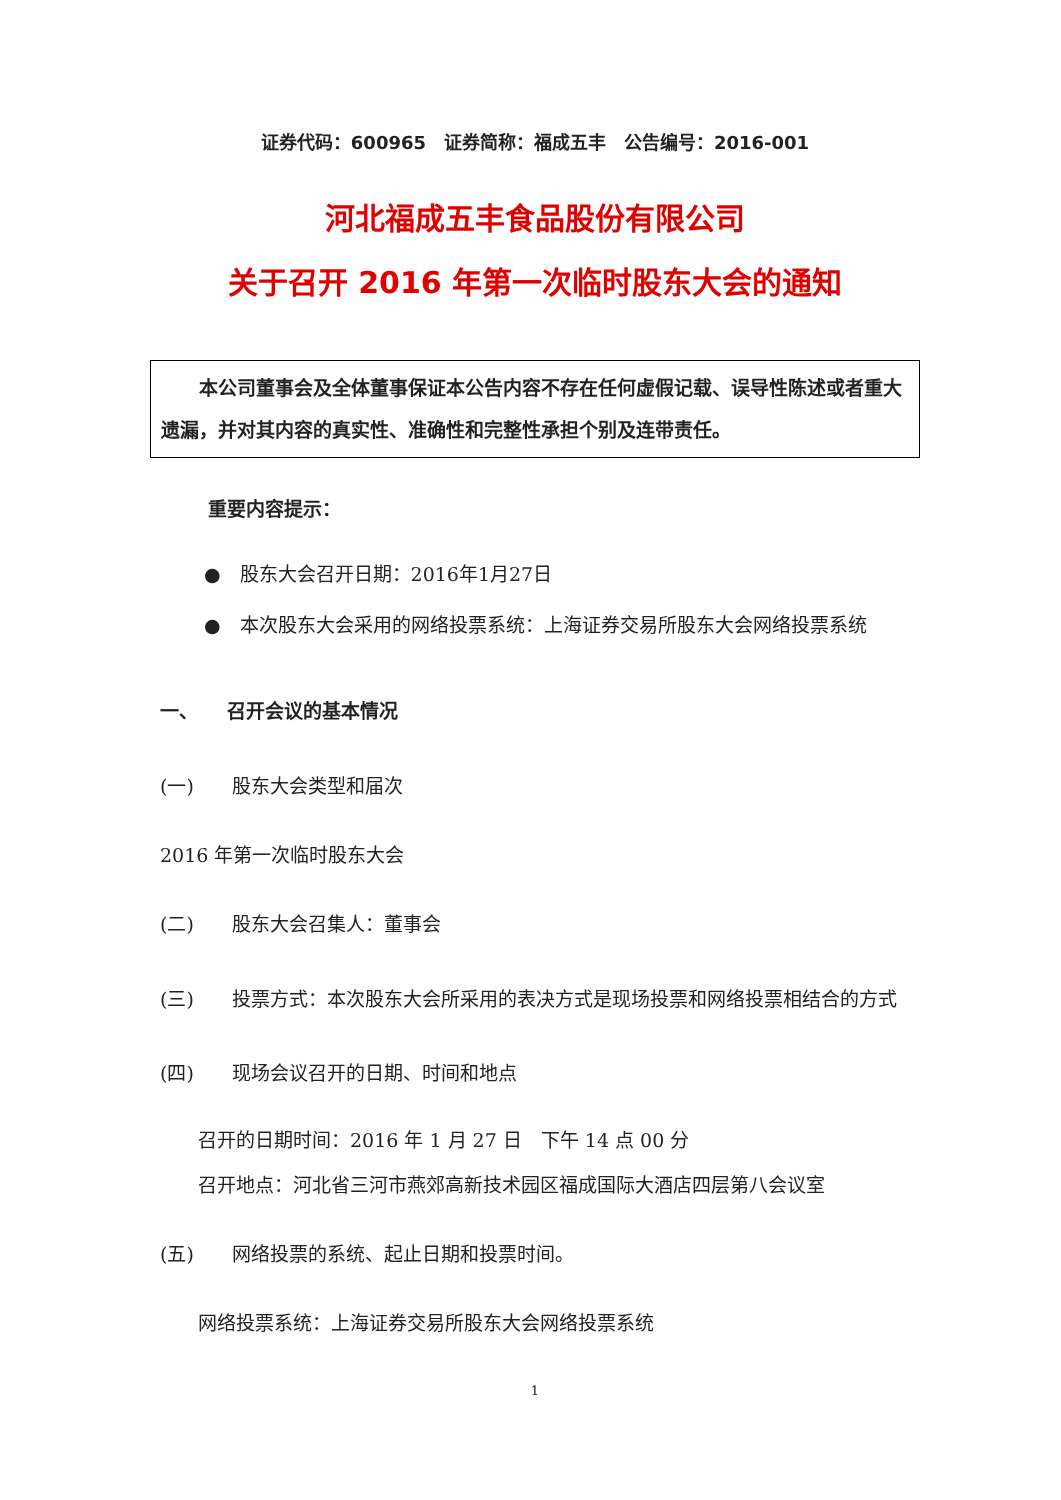证券代码：600965　证券简称：福成五丰　公告编号：2016-001
河北福成五丰食品股份有限公司
关于召开 2016 年第一次临时股东大会的通知
　　本公司董事会及全体董事保证本公告内容不存在任何虚假记载、误导性陈述或者重大遗漏，并对其内容的真实性、准确性和完整性承担个别及连带责任。
重要内容提示：
●　股东大会召开日期：2016年1月27日
●　本次股东大会采用的网络投票系统：上海证券交易所股东大会网络投票系统
一、　　召开会议的基本情况
(一)　　股东大会类型和届次
2016 年第一次临时股东大会
(二)　　股东大会召集人：董事会
(三)　　投票方式：本次股东大会所采用的表决方式是现场投票和网络投票相结合的方式
(四)　　现场会议召开的日期、时间和地点
召开的日期时间：2016 年 1 月 27 日　下午 14 点 00 分
召开地点：河北省三河市燕郊高新技术园区福成国际大酒店四层第八会议室
(五)　　网络投票的系统、起止日期和投票时间。
网络投票系统：上海证券交易所股东大会网络投票系统
1